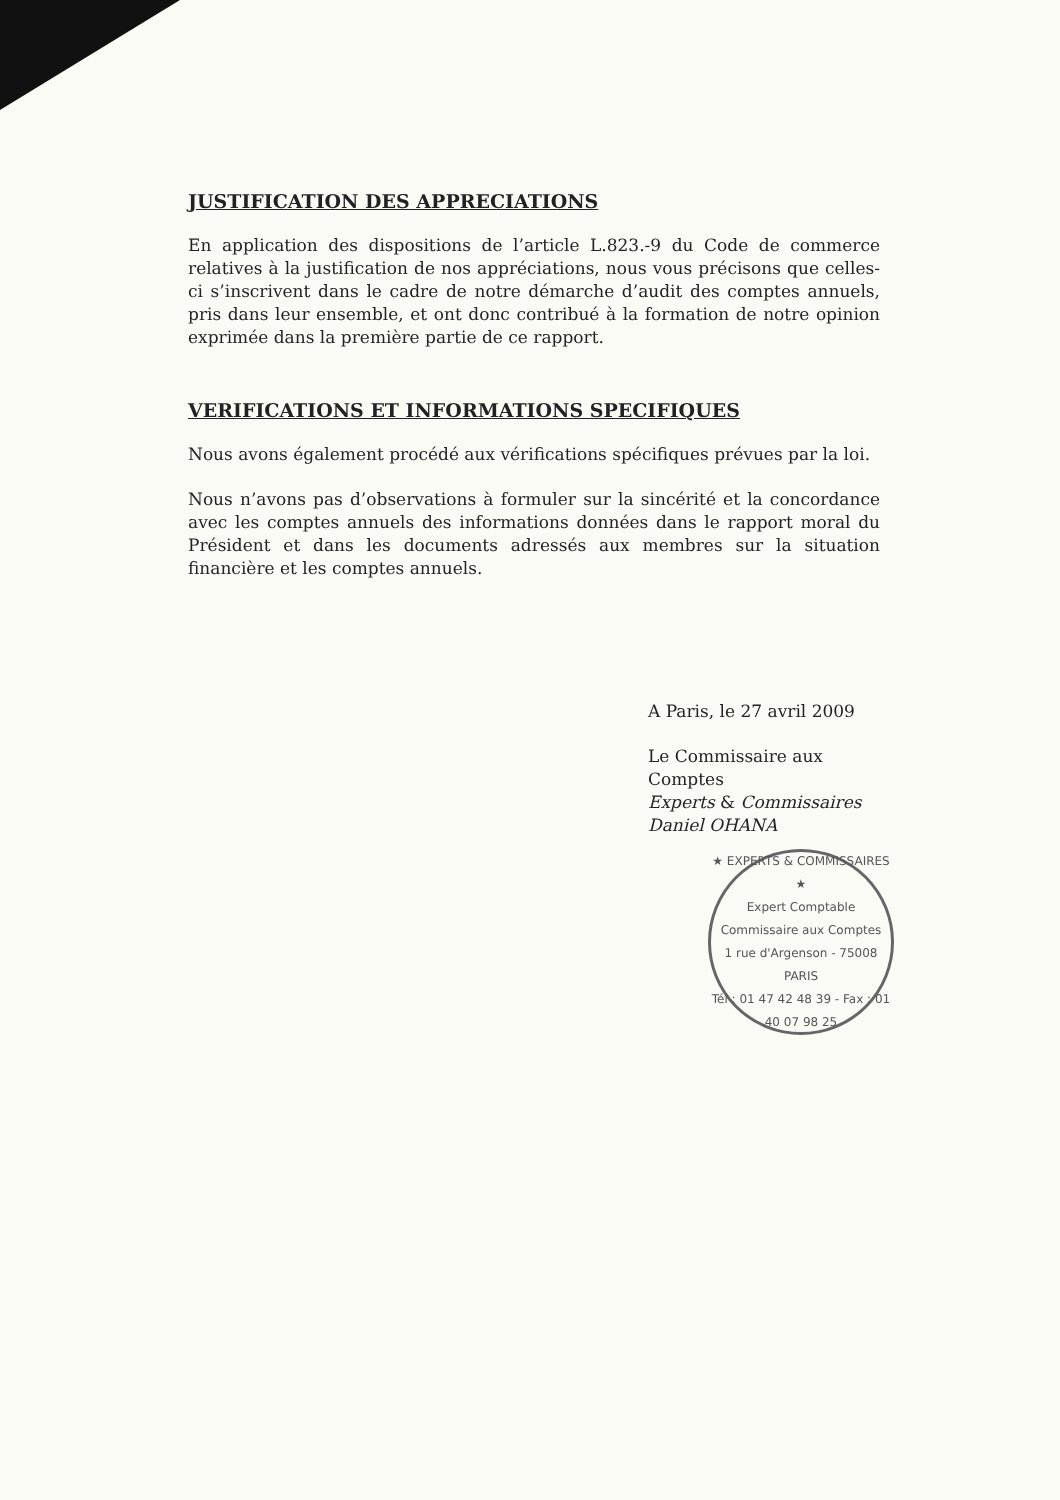JUSTIFICATION DES APPRECIATIONS
En application des dispositions de l’article L.823.-9 du Code de commerce relatives à la justification de nos appréciations, nous vous précisons que celles-ci s’inscrivent dans le cadre de notre démarche d’audit des comptes annuels, pris dans leur ensemble, et ont donc contribué à la formation de notre opinion exprimée dans la première partie de ce rapport.
VERIFICATIONS ET INFORMATIONS SPECIFIQUES
Nous avons également procédé aux vérifications spécifiques prévues par la loi.
Nous n’avons pas d’observations à formuler sur la sincérité et la concordance avec les comptes annuels des informations données dans le rapport moral du Président et dans les documents adressés aux membres sur la situation financière et les comptes annuels.
A Paris, le 27 avril 2009
Le Commissaire aux Comptes
Experts & Commissaires
Daniel OHANA
★ EXPERTS & COMMISSAIRES ★
Expert Comptable
Commissaire aux Comptes
1 rue d'Argenson - 75008 PARIS
Tél : 01 47 42 48 39 - Fax : 01 40 07 98 25